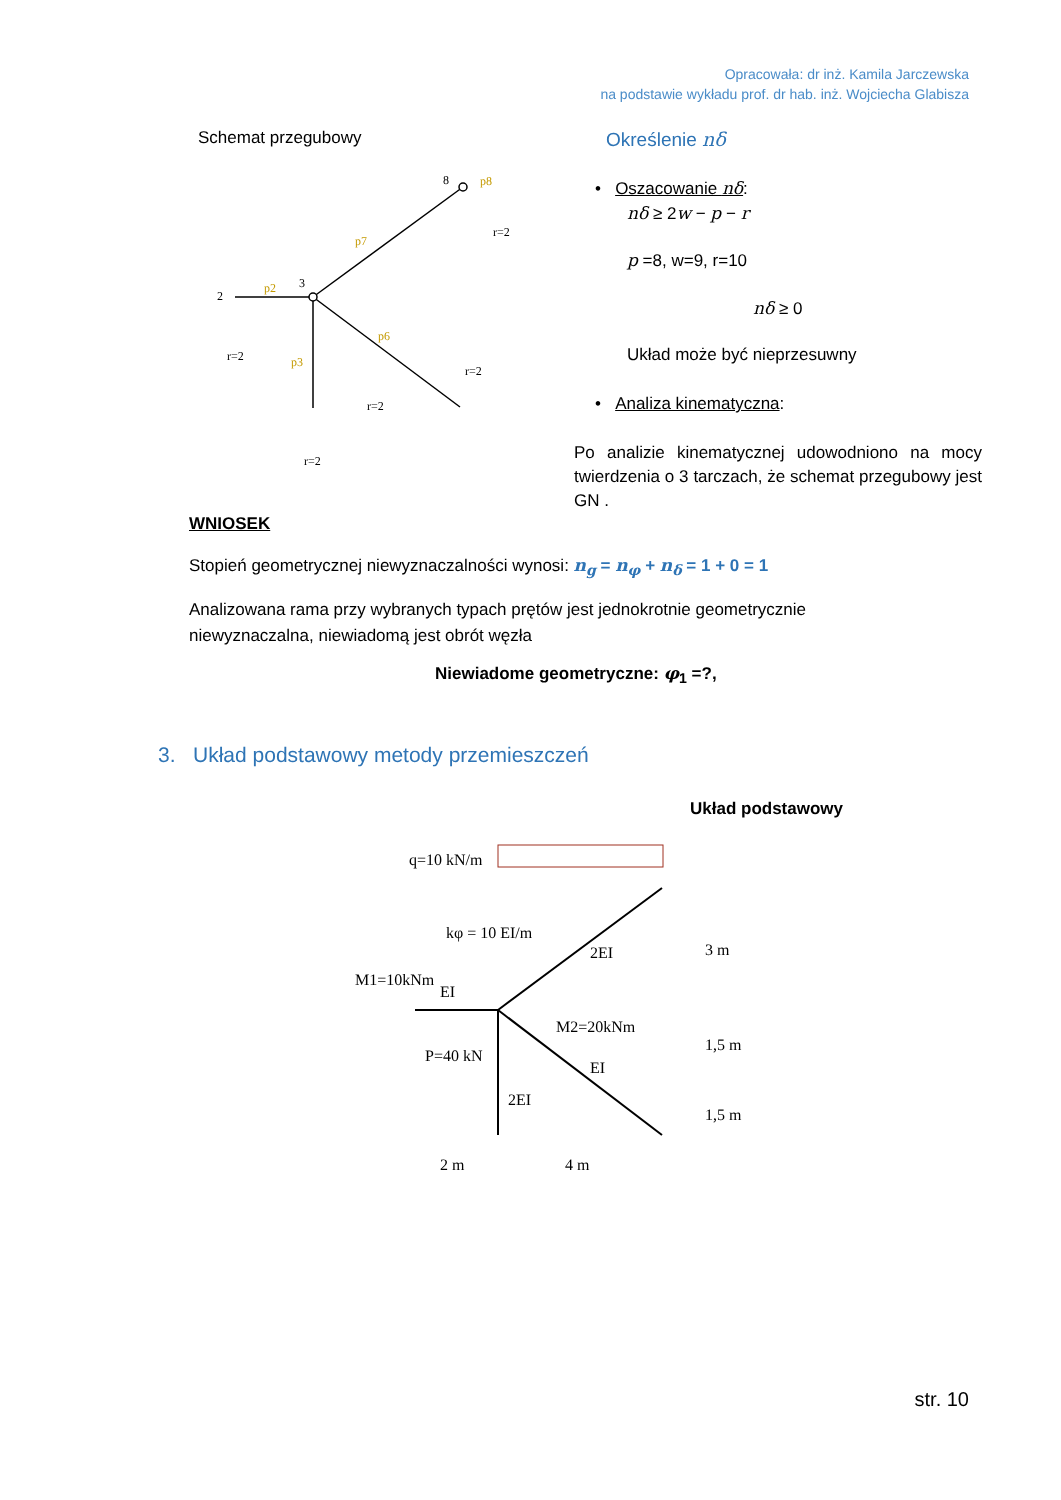Opracowała: dr inż. Kamila Jarczewska
na podstawie wykładu prof. dr hab. inż. Wojciecha Glabisza
Schemat przegubowy
2
3
8
r=2
r=2
r=2
r=2
r=2
p2
p7
p6
p3
p8
Określenie nδ
• Oszacowanie nδ:
nδ ≥ 2w − p − r
p =8, w=9, r=10
nδ ≥ 0
Układ może być nieprzesuwny
• Analiza kinematyczna:
Po analizie kinematycznej udowodniono na mocy twierdzenia o 3 tarczach, że schemat przegubowy jest GN .
WNIOSEK
Stopień geometrycznej niewyznaczalności wynosi: n<sub>g</sub> = n<sub>φ</sub> + n<sub>δ</sub> = 1 + 0 = 1
Analizowana rama przy wybranych typach prętów jest jednokrotnie geometrycznie
niewyznaczalna, niewiadomą jest obrót węzła
Niewiadome geometryczne: φ<sub>1</sub> =?,
3. Układ podstawowy metody przemieszczeń
Układ podstawowy
q=10 kN/m
kφ = 10 EI/m
M1=10kNm
EI
M2=20kNm
P=40 kN
2EI
EI
2EI
2 m
4 m
3 m
1,5 m
1,5 m
str. 10